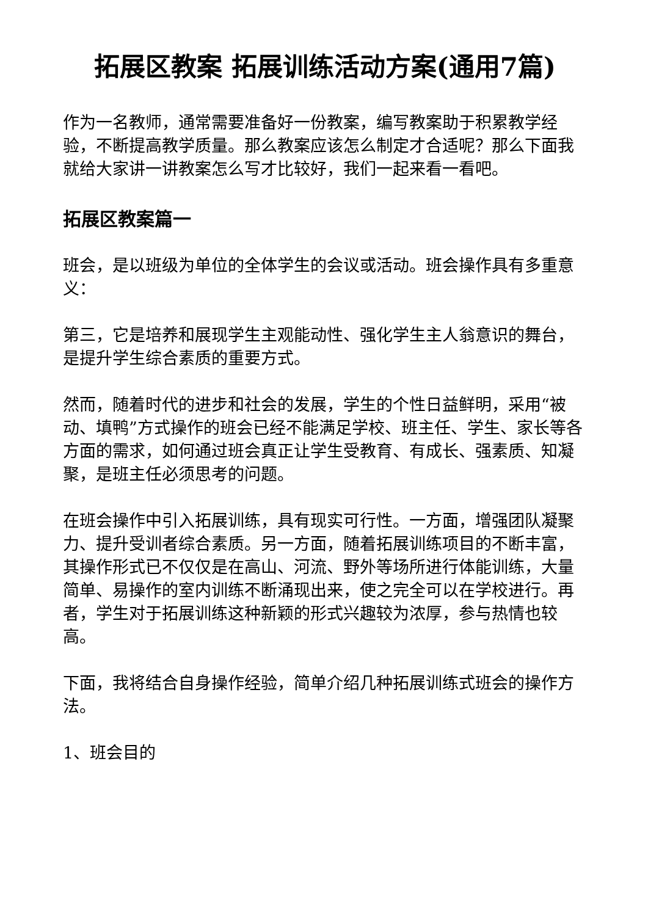拓展区教案 拓展训练活动方案(通用7篇)
作为一名教师，通常需要准备好一份教案，编写教案助于积累教学经验，不断提高教学质量。那么教案应该怎么制定才合适呢？那么下面我就给大家讲一讲教案怎么写才比较好，我们一起来看一看吧。
拓展区教案篇一
班会，是以班级为单位的全体学生的会议或活动。班会操作具有多重意义：
第三，它是培养和展现学生主观能动性、强化学生主人翁意识的舞台，是提升学生综合素质的重要方式。
然而，随着时代的进步和社会的发展，学生的个性日益鲜明，采用“被动、填鸭”方式操作的班会已经不能满足学校、班主任、学生、家长等各方面的需求，如何通过班会真正让学生受教育、有成长、强素质、知凝聚，是班主任必须思考的问题。
在班会操作中引入拓展训练，具有现实可行性。一方面，增强团队凝聚力、提升受训者综合素质。另一方面，随着拓展训练项目的不断丰富，其操作形式已不仅仅是在高山、河流、野外等场所进行体能训练，大量简单、易操作的室内训练不断涌现出来，使之完全可以在学校进行。再者，学生对于拓展训练这种新颖的形式兴趣较为浓厚，参与热情也较高。
下面，我将结合自身操作经验，简单介绍几种拓展训练式班会的操作方法。
1、班会目的